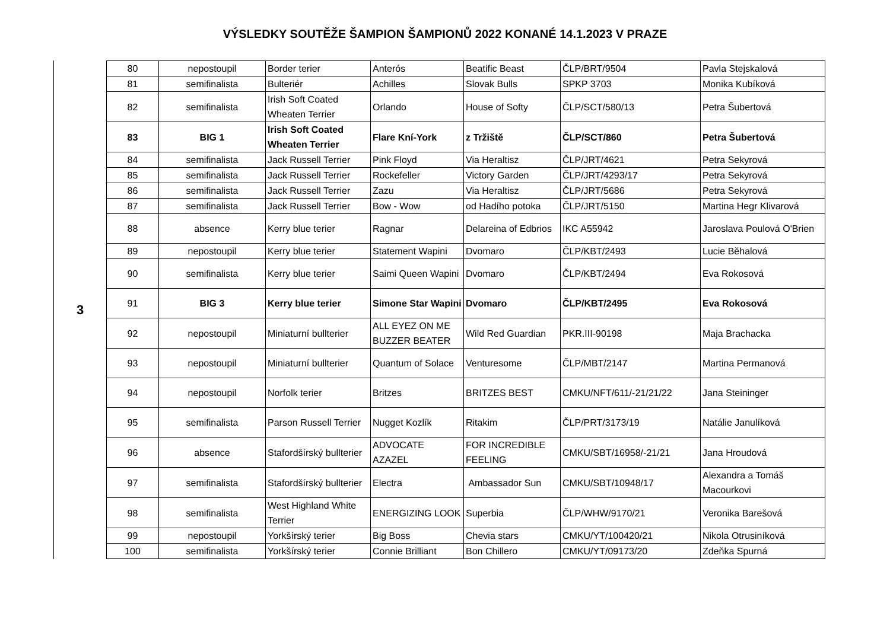VÝSLEDKY SOUTĚŽE ŠAMPION ŠAMPIONŮ 2022 KONANÉ 14.1.2023 V PRAZE
3
| 80 | nepostoupil | Border terier | Anterós | Beatific Beast | ČLP/BRT/9504 | Pavla Stejskalová |
| 81 | semifinalista | Bulteriér | Achilles | Slovak Bulls | SPKP 3703 | Monika Kubíková |
| 82 | semifinalista | Irish Soft Coated Wheaten Terrier | Orlando | House of Softy | ČLP/SCT/580/13 | Petra Šubertová |
| 83 | BIG 1 | Irish Soft Coated Wheaten Terrier | Flare Kní-York | z Tržiště | ČLP/SCT/860 | Petra Šubertová |
| 84 | semifinalista | Jack Russell Terrier | Pink Floyd | Via Heraltisz | ČLP/JRT/4621 | Petra Sekyrová |
| 85 | semifinalista | Jack Russell Terrier | Rockefeller | Victory Garden | ČLP/JRT/4293/17 | Petra Sekyrová |
| 86 | semifinalista | Jack Russell Terrier | Zazu | Via Heraltisz | ČLP/JRT/5686 | Petra Sekyrová |
| 87 | semifinalista | Jack Russell Terrier | Bow - Wow | od Hadího potoka | ČLP/JRT/5150 | Martina Hegr Klivarová |
| 88 | absence | Kerry blue terier | Ragnar | Delareina of Edbrios | IKC A55942 | Jaroslava Poulová O'Brien |
| 89 | nepostoupil | Kerry blue terier | Statement Wapini | Dvomaro | ČLP/KBT/2493 | Lucie Běhalová |
| 90 | semifinalista | Kerry blue terier | Saimi Queen Wapini | Dvomaro | ČLP/KBT/2494 | Eva Rokosová |
| 91 | BIG 3 | Kerry blue terier | Simone Star Wapini | Dvomaro | ČLP/KBT/2495 | Eva Rokosová |
| 92 | nepostoupil | Miniaturní bullterier | ALL EYEZ ON ME BUZZER BEATER | Wild Red Guardian | PKR.III-90198 | Maja Brachacka |
| 93 | nepostoupil | Miniaturní bullterier | Quantum of Solace | Venturesome | ČLP/MBT/2147 | Martina Permanová |
| 94 | nepostoupil | Norfolk terier | Britzes | BRITZES BEST | CMKU/NFT/611/-21/21/22 | Jana Steininger |
| 95 | semifinalista | Parson Russell Terrier | Nugget Kozlík | Ritakim | ČLP/PRT/3173/19 | Natálie Janulíková |
| 96 | absence | Stafordšírský bullterier | ADVOCATE AZAZEL | FOR INCREDIBLE FEELING | CMKU/SBT/16958/-21/21 | Jana Hroudová |
| 97 | semifinalista | Stafordšírský bullterier | Electra | Ambassador Sun | CMKU/SBT/10948/17 | Alexandra a Tomáš Macourkovi |
| 98 | semifinalista | West Highland White Terrier | ENERGIZING LOOK | Superbia | ČLP/WHW/9170/21 | Veronika Barešová |
| 99 | nepostoupil | Yorkšírský terier | Big Boss | Chevia stars | CMKU/YT/100420/21 | Nikola Otrusiníková |
| 100 | semifinalista | Yorkšírský terier | Connie Brilliant | Bon Chillero | CMKU/YT/09173/20 | Zdeňka Spurná |